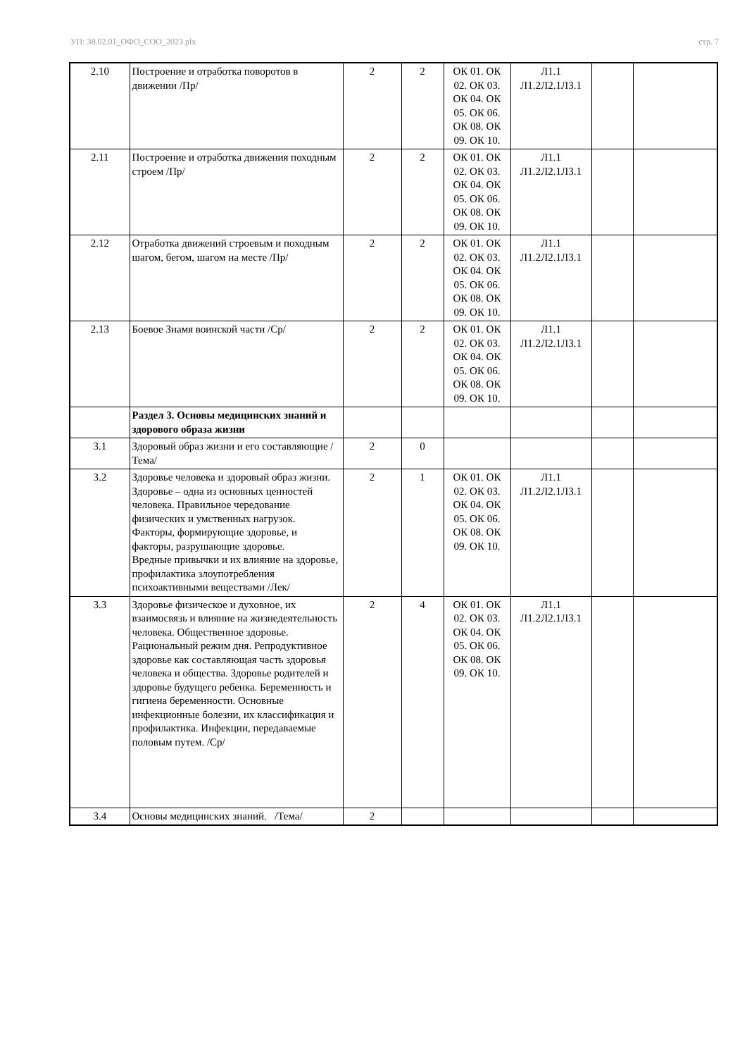УП: 38.02.01_ОФО_СОО_2023.plx стр. 7
| 2.10 | Построение и отработка поворотов в движении /Пр/ | 2 | 2 | ОК 01. ОК 02. ОК 03. ОК 04. ОК 05. ОК 06. ОК 08. ОК 09. ОК 10. | Л1.1 Л1.2Л2.1Л3.1 | | |
| 2.11 | Построение и отработка движения походным строем /Пр/ | 2 | 2 | ОК 01. ОК 02. ОК 03. ОК 04. ОК 05. ОК 06. ОК 08. ОК 09. ОК 10. | Л1.1 Л1.2Л2.1Л3.1 | | |
| 2.12 | Отработка движений строевым и походным шагом, бегом, шагом на месте /Пр/ | 2 | 2 | ОК 01. ОК 02. ОК 03. ОК 04. ОК 05. ОК 06. ОК 08. ОК 09. ОК 10. | Л1.1 Л1.2Л2.1Л3.1 | | |
| 2.13 | Боевое Знамя воинской части /Ср/ | 2 | 2 | ОК 01. ОК 02. ОК 03. ОК 04. ОК 05. ОК 06. ОК 08. ОК 09. ОК 10. | Л1.1 Л1.2Л2.1Л3.1 | | |
| | Раздел 3. Основы медицинских знаний и здорового образа жизни | | | | | | |
| 3.1 | Здоровый образ жизни и его составляющие /Тема/ | 2 | 0 | | | | |
| 3.2 | Здоровье человека и здоровый образ жизни. Здоровье – одна из основных ценностей человека. Правильное чередование физических и умственных нагрузок. Факторы, формирующие здоровье, и факторы, разрушающие здоровье. Вредные привычки и их влияние на здоровье, профилактика злоупотребления психоактивными веществами /Лек/ | 2 | 1 | ОК 01. ОК 02. ОК 03. ОК 04. ОК 05. ОК 06. ОК 08. ОК 09. ОК 10. | Л1.1 Л1.2Л2.1Л3.1 | | |
| 3.3 | Здоровье физическое и духовное, их взаимосвязь и влияние на жизнедеятельность человека. Общественное здоровье. Рациональный режим дня. Репродуктивное здоровье как составляющая часть здоровья человека и общества. Здоровье родителей и здоровье будущего ребенка. Беременность и гигиена беременности. Основные инфекционные болезни, их классификация и профилактика. Инфекции, передаваемые половым путем. /Ср/ | 2 | 4 | ОК 01. ОК 02. ОК 03. ОК 04. ОК 05. ОК 06. ОК 08. ОК 09. ОК 10. | Л1.1 Л1.2Л2.1Л3.1 | | |
| 3.4 | Основы медицинских знаний. /Тема/ | 2 | | | | | |